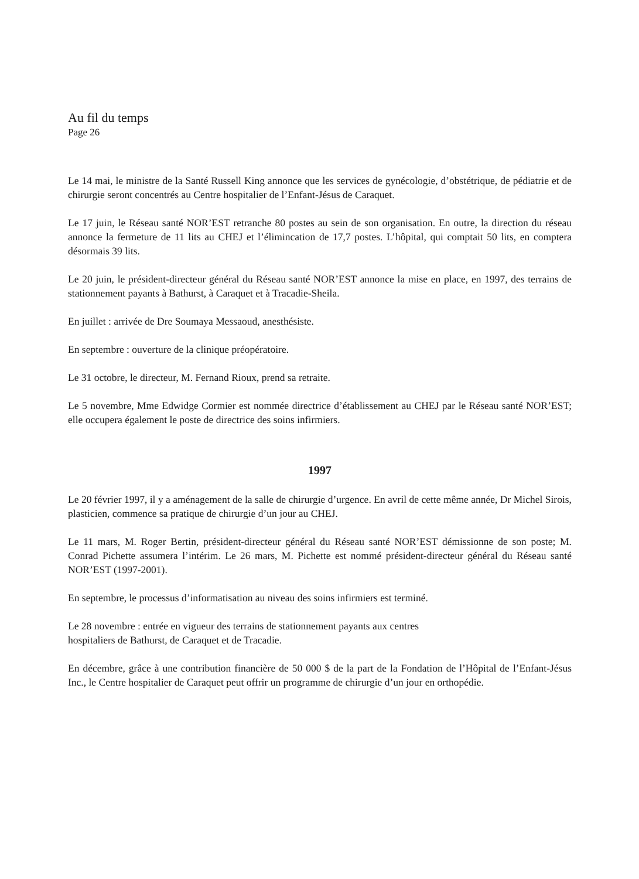Au fil du temps
Page 26
Le 14 mai, le ministre de la Santé Russell King annonce que les services de gynécologie, d’obstétrique, de pédiatrie et de chirurgie seront concentrés au Centre hospitalier de l’Enfant-Jésus de Caraquet.
Le 17 juin, le Réseau santé NOR’EST retranche 80 postes au sein de son organisation. En outre, la direction du réseau annonce la fermeture de 11 lits au CHEJ et l’élimincation de 17,7 postes. L’hôpital, qui comptait 50 lits, en comptera désormais 39 lits.
Le 20 juin, le président-directeur général du Réseau santé NOR’EST annonce la mise en place, en 1997, des terrains de stationnement payants à Bathurst, à Caraquet et à Tracadie-Sheila.
En juillet : arrivée de Dre Soumaya Messaoud, anesthésiste.
En septembre : ouverture de la clinique préopératoire.
Le 31 octobre, le directeur, M. Fernand Rioux, prend sa retraite.
Le 5 novembre, Mme Edwidge Cormier est nommée directrice d’établissement au CHEJ par le Réseau santé NOR’EST; elle occupera également le poste de directrice des soins infirmiers.
1997
Le 20 février 1997, il y a aménagement de la salle de chirurgie d’urgence. En avril de cette même année, Dr Michel Sirois, plasticien, commence sa pratique de chirurgie d’un jour au CHEJ.
Le 11 mars, M. Roger Bertin, président-directeur général du Réseau santé NOR’EST démissionne de son poste; M. Conrad Pichette assumera l’intérim. Le 26 mars, M. Pichette est nommé président-directeur général du Réseau santé NOR’EST (1997-2001).
En septembre, le processus d’informatisation au niveau des soins infirmiers est terminé.
Le 28 novembre : entrée en vigueur des terrains de stationnement payants aux centres
hospitaliers de Bathurst, de Caraquet et de Tracadie.
En décembre, grâce à une contribution financière de 50 000 $ de la part de la Fondation de l’Hôpital de l’Enfant-Jésus Inc., le Centre hospitalier de Caraquet peut offrir un programme de chirurgie d’un jour en orthopédie.